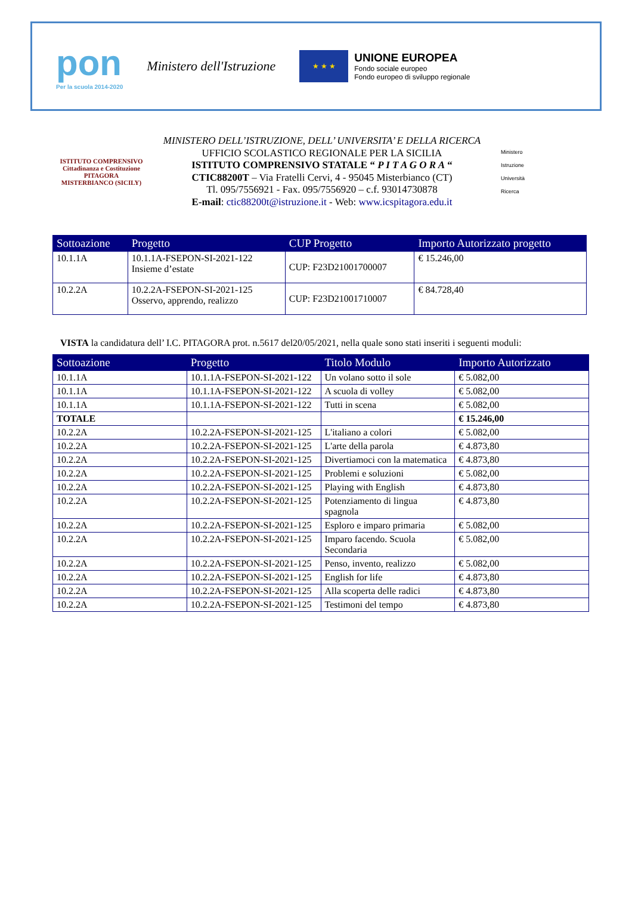pon
Per la scuola 2014-2020
Ministero dell'Istruzione
★ ★ ★
UNIONE EUROPEA
Fondo sociale europeo
Fondo europeo di sviluppo regionale
ISTITUTO COMPRENSIVO
Cittadinanza e Costituzione
PITAGORA
MISTERBIANCO (SICILY)
MINISTERO DELL’ISTRUZIONE, DELL’ UNIVERSITA’ E DELLA RICERCA
UFFICIO SCOLASTICO REGIONALE PER LA SICILIA
ISTITUTO COMPRENSIVO STATALE “ P I T A G O R A “
CTIC88200T – Via Fratelli Cervi, 4 - 95045 Misterbianco (CT)
Tl. 095/7556921 - Fax. 095/7556920 – c.f. 93014730878
E-mail: ctic88200t@istruzione.it - Web: www.icspitagora.edu.it
Ministero
Istruzione
Università
Ricerca
| Sottoazione | Progetto | CUP Progetto | Importo Autorizzato progetto |
| --- | --- | --- | --- |
| 10.1.1A | 10.1.1A-FSEPON-SI-2021-122 Insieme d’estate | CUP: F23D21001700007 | € 15.246,00 |
| 10.2.2A | 10.2.2A-FSEPON-SI-2021-125 Osservo, apprendo, realizzo | CUP: F23D21001710007 | € 84.728,40 |
VISTA la candidatura dell’ I.C. PITAGORA prot. n.5617 del20/05/2021, nella quale sono stati inseriti i seguenti moduli:
| Sottoazione | Progetto | Titolo Modulo | Importo Autorizzato |
| --- | --- | --- | --- |
| 10.1.1A | 10.1.1A-FSEPON-SI-2021-122 | Un volano sotto il sole | € 5.082,00 |
| 10.1.1A | 10.1.1A-FSEPON-SI-2021-122 | A scuola di volley | € 5.082,00 |
| 10.1.1A | 10.1.1A-FSEPON-SI-2021-122 | Tutti in scena | € 5.082,00 |
| TOTALE | | | € 15.246,00 |
| 10.2.2A | 10.2.2A-FSEPON-SI-2021-125 | L'italiano a colori | € 5.082,00 |
| 10.2.2A | 10.2.2A-FSEPON-SI-2021-125 | L'arte della parola | € 4.873,80 |
| 10.2.2A | 10.2.2A-FSEPON-SI-2021-125 | Divertiamoci con la matematica | € 4.873,80 |
| 10.2.2A | 10.2.2A-FSEPON-SI-2021-125 | Problemi e soluzioni | € 5.082,00 |
| 10.2.2A | 10.2.2A-FSEPON-SI-2021-125 | Playing with English | € 4.873,80 |
| 10.2.2A | 10.2.2A-FSEPON-SI-2021-125 | Potenziamento di lingua spagnola | € 4.873,80 |
| 10.2.2A | 10.2.2A-FSEPON-SI-2021-125 | Esploro e imparo primaria | € 5.082,00 |
| 10.2.2A | 10.2.2A-FSEPON-SI-2021-125 | Imparo facendo. Scuola Secondaria | € 5.082,00 |
| 10.2.2A | 10.2.2A-FSEPON-SI-2021-125 | Penso, invento, realizzo | € 5.082,00 |
| 10.2.2A | 10.2.2A-FSEPON-SI-2021-125 | English for life | € 4.873,80 |
| 10.2.2A | 10.2.2A-FSEPON-SI-2021-125 | Alla scoperta delle radici | € 4.873,80 |
| 10.2.2A | 10.2.2A-FSEPON-SI-2021-125 | Testimoni del tempo | € 4.873,80 |